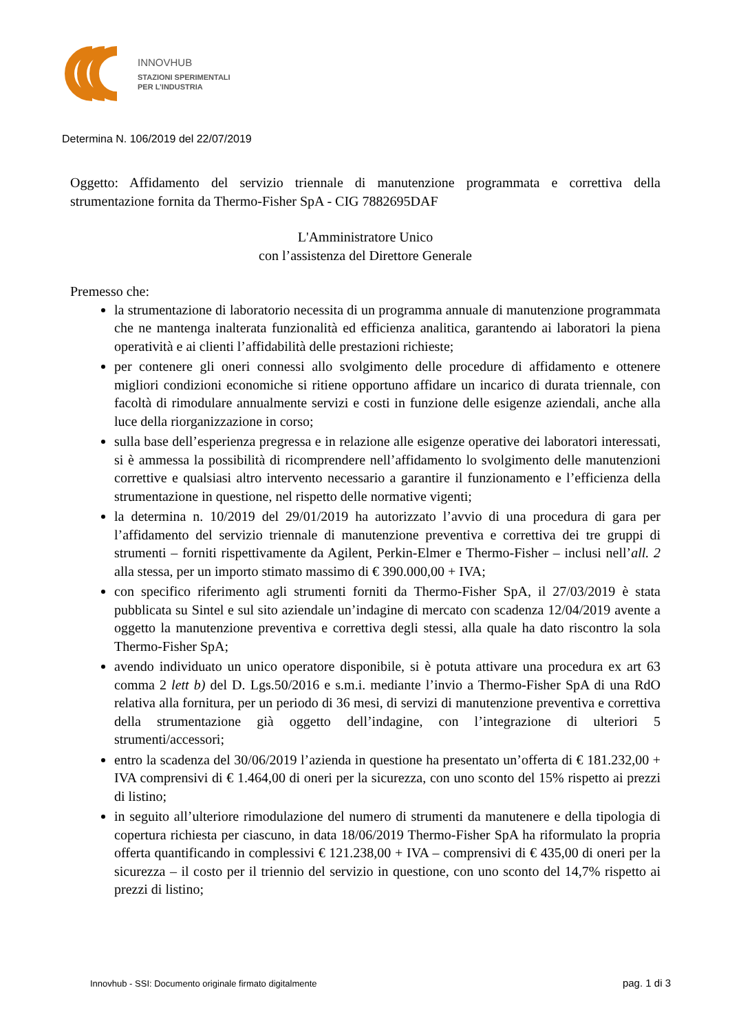INNOVHUB
STAZIONI SPERIMENTALI
PER L’INDUSTRIA
Determina N. 106/2019 del 22/07/2019
Oggetto: Affidamento del servizio triennale di manutenzione programmata e correttiva della strumentazione fornita da Thermo-Fisher SpA - CIG 7882695DAF
L'Amministratore Unico
con l’assistenza del Direttore Generale
Premesso che:
la strumentazione di laboratorio necessita di un programma annuale di manutenzione programmata che ne mantenga inalterata funzionalità ed efficienza analitica, garantendo ai laboratori la piena operatività e ai clienti l’affidabilità delle prestazioni richieste;
per contenere gli oneri connessi allo svolgimento delle procedure di affidamento e ottenere migliori condizioni economiche si ritiene opportuno affidare un incarico di durata triennale, con facoltà di rimodulare annualmente servizi e costi in funzione delle esigenze aziendali, anche alla luce della riorganizzazione in corso;
sulla base dell’esperienza pregressa e in relazione alle esigenze operative dei laboratori interessati, si è ammessa la possibilità di ricomprendere nell’affidamento lo svolgimento delle manutenzioni correttive e qualsiasi altro intervento necessario a garantire il funzionamento e l’efficienza della strumentazione in questione, nel rispetto delle normative vigenti;
la determina n. 10/2019 del 29/01/2019 ha autorizzato l’avvio di una procedura di gara per l’affidamento del servizio triennale di manutenzione preventiva e correttiva dei tre gruppi di strumenti – forniti rispettivamente da Agilent, Perkin-Elmer e Thermo-Fisher – inclusi nell’all. 2 alla stessa, per un importo stimato massimo di € 390.000,00 + IVA;
con specifico riferimento agli strumenti forniti da Thermo-Fisher SpA, il 27/03/2019 è stata pubblicata su Sintel e sul sito aziendale un’indagine di mercato con scadenza 12/04/2019 avente a oggetto la manutenzione preventiva e correttiva degli stessi, alla quale ha dato riscontro la sola Thermo-Fisher SpA;
avendo individuato un unico operatore disponibile, si è potuta attivare una procedura ex art 63 comma 2 lett b) del D. Lgs.50/2016 e s.m.i. mediante l’invio a Thermo-Fisher SpA di una RdO relativa alla fornitura, per un periodo di 36 mesi, di servizi di manutenzione preventiva e correttiva della strumentazione già oggetto dell’indagine, con l’integrazione di ulteriori 5 strumenti/accessori;
entro la scadenza del 30/06/2019 l’azienda in questione ha presentato un’offerta di € 181.232,00 + IVA comprensivi di € 1.464,00 di oneri per la sicurezza, con uno sconto del 15% rispetto ai prezzi di listino;
in seguito all’ulteriore rimodulazione del numero di strumenti da manutenere e della tipologia di copertura richiesta per ciascuno, in data 18/06/2019 Thermo-Fisher SpA ha riformulato la propria offerta quantificando in complessivi € 121.238,00 + IVA – comprensivi di € 435,00 di oneri per la sicurezza – il costo per il triennio del servizio in questione, con uno sconto del 14,7% rispetto ai prezzi di listino;
Innovhub - SSI: Documento originale firmato digitalmente pag. 1 di 3